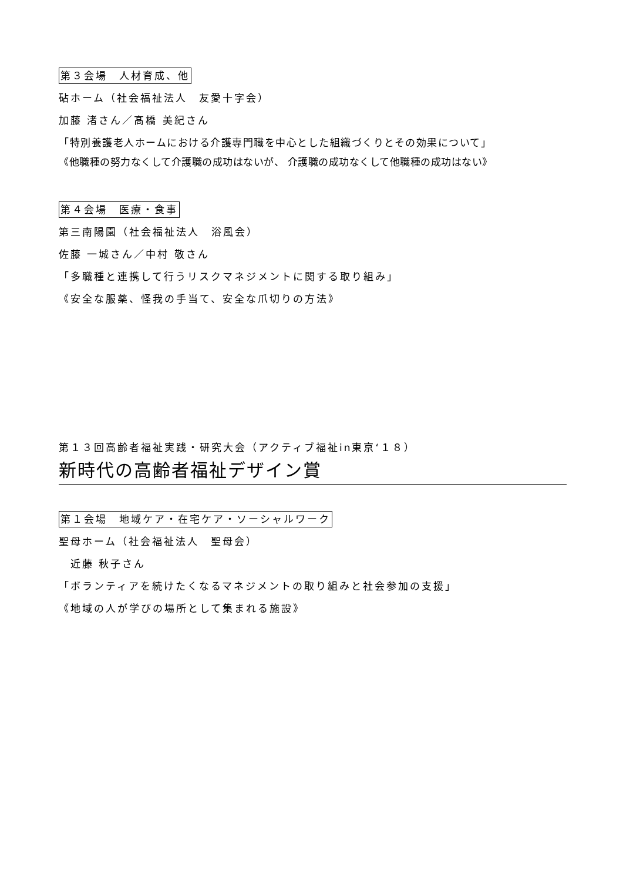第３会場　人材育成、他
砧ホーム（社会福祉法人　友愛十字会）
加藤 渚さん／髙橋 美紀さん
「特別養護老人ホームにおける介護専門職を中心とした組織づくりとその効果について」
《他職種の努力なくして介護職の成功はないが、 介護職の成功なくして他職種の成功はない》
第４会場　医療・食事
第三南陽園（社会福祉法人　浴風会）
佐藤 一城さん／中村 敬さん
「多職種と連携して行うリスクマネジメントに関する取り組み」
《安全な服薬、怪我の手当て、安全な爪切りの方法》
第１３回高齢者福祉実践・研究大会（アクティブ福祉in東京‘１８）
新時代の高齢者福祉デザイン賞
第１会場　地域ケア・在宅ケア・ソーシャルワーク
聖母ホーム（社会福祉法人　聖母会）
　近藤 秋子さん
「ボランティアを続けたくなるマネジメントの取り組みと社会参加の支援」
《地域の人が学びの場所として集まれる施設》